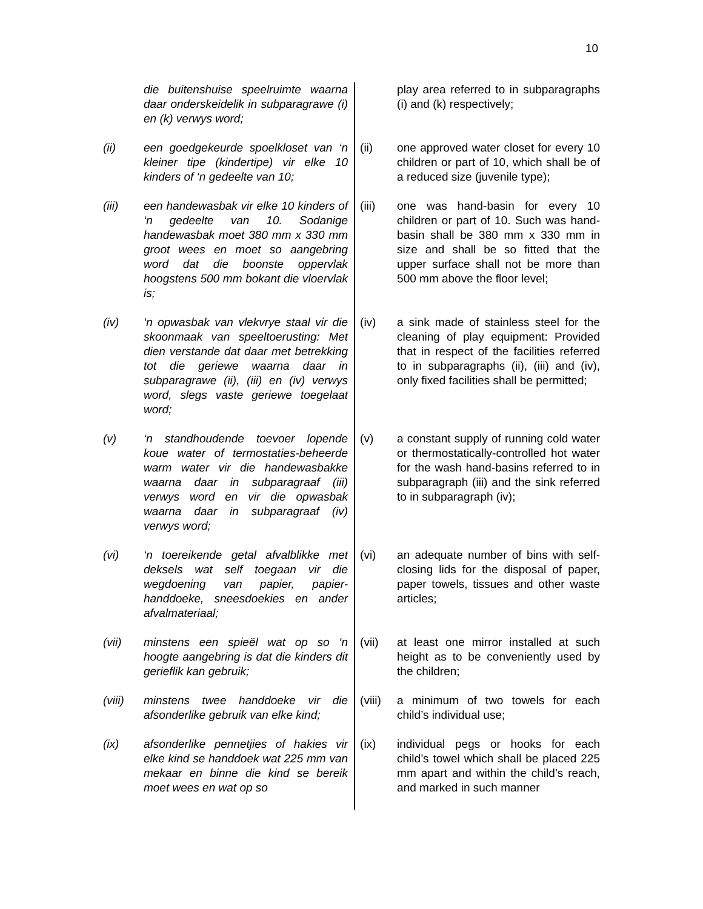10
| | die buitenshuise speelruimte waarna daar onderskeidelik in subparagrawe (i) en (k) verwys word; | | play area referred to in subparagraphs (i) and (k) respectively; |
| (ii) | een goedgekeurde spoelkloset van ‘n kleiner tipe (kindertipe) vir elke 10 kinders of ‘n gedeelte van 10; | (ii) | one approved water closet for every 10 children or part of 10, which shall be of a reduced size (juvenile type); |
| (iii) | een handewasbak vir elke 10 kinders of ‘n gedeelte van 10. Sodanige handewasbak moet 380 mm x 330 mm groot wees en moet so aangebring word dat die boonste oppervlak hoogstens 500 mm bokant die vloervlak is; | (iii) | one was hand-basin for every 10 children or part of 10. Such was hand-basin shall be 380 mm x 330 mm in size and shall be so fitted that the upper surface shall not be more than 500 mm above the floor level; |
| (iv) | ‘n opwasbak van vlekvrye staal vir die skoonmaak van speeltoerusting: Met dien verstande dat daar met betrekking tot die geriewe waarna daar in subparagrawe (ii), (iii) en (iv) verwys word, slegs vaste geriewe toegelaat word; | (iv) | a sink made of stainless steel for the cleaning of play equipment: Provided that in respect of the facilities referred to in subparagraphs (ii), (iii) and (iv), only fixed facilities shall be permitted; |
| (v) | ‘n standhoudende toevoer lopende koue water of termostaties-beheerde warm water vir die handewasbakke waarna daar in subparagraaf (iii) verwys word en vir die opwasbak waarna daar in subparagraaf (iv) verwys word; | (v) | a constant supply of running cold water or thermostatically-controlled hot water for the wash hand-basins referred to in subparagraph (iii) and the sink referred to in subparagraph (iv); |
| (vi) | ‘n toereikende getal afvalblikke met deksels wat self toegaan vir die wegdoening van papier, papier-handdoeke, sneesdoekies en ander afvalmateriaal; | (vi) | an adequate number of bins with self-closing lids for the disposal of paper, paper towels, tissues and other waste articles; |
| (vii) | minstens een spieël wat op so ‘n hoogte aangebring is dat die kinders dit gerieflik kan gebruik; | (vii) | at least one mirror installed at such height as to be conveniently used by the children; |
| (viii) | minstens twee handdoeke vir die afsonderlike gebruik van elke kind; | (viii) | a minimum of two towels for each child’s individual use; |
| (ix) | afsonderlike pennetjies of hakies vir elke kind se handdoek wat 225 mm van mekaar en binne die kind se bereik moet wees en wat op so | (ix) | individual pegs or hooks for each child’s towel which shall be placed 225 mm apart and within the child’s reach, and marked in such manner |